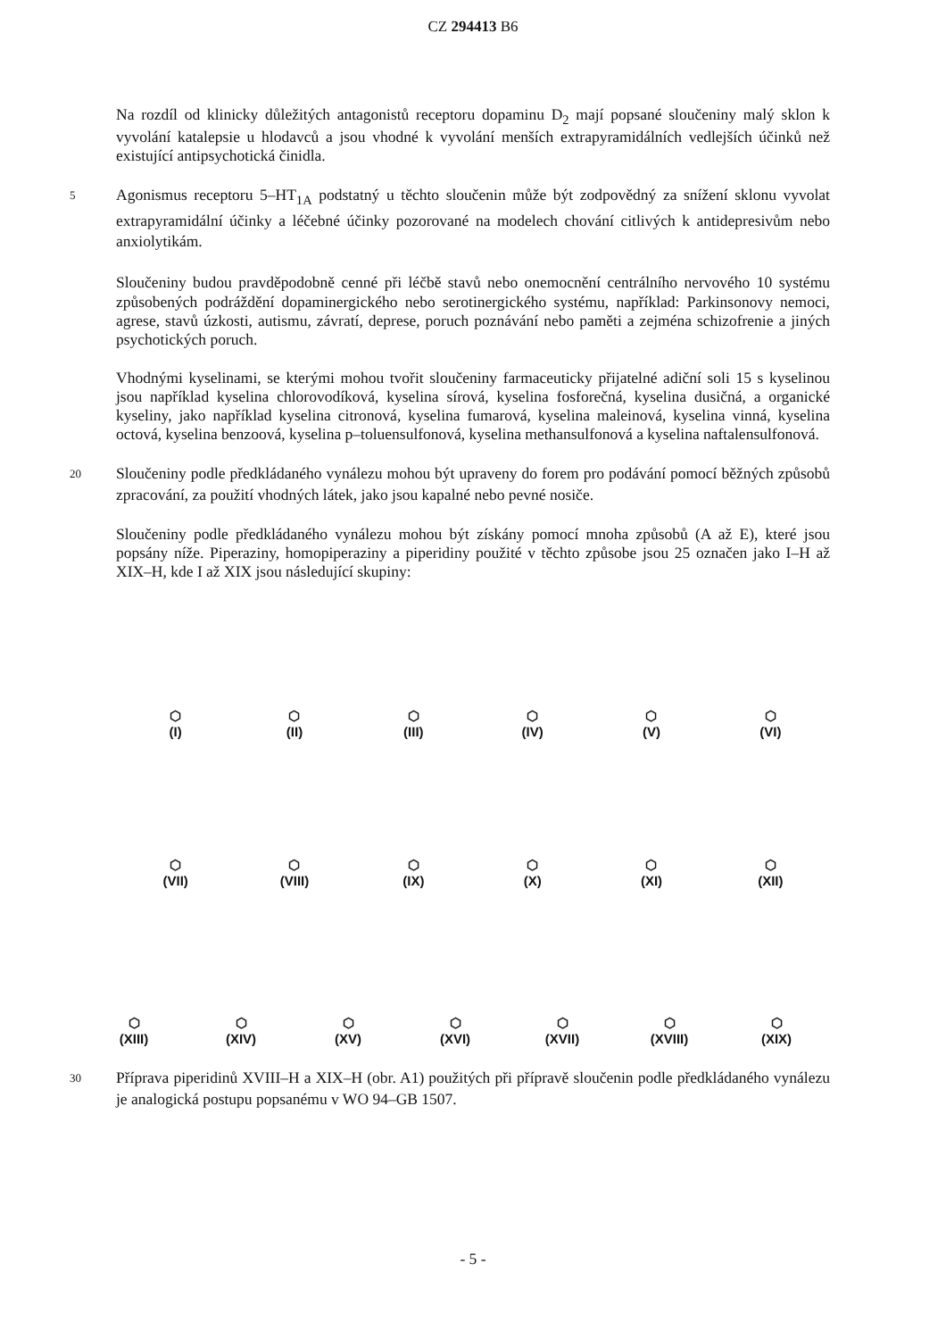CZ 294413 B6
Na rozdíl od klinicky důležitých antagonistů receptoru dopaminu D<sub>2</sub> mají popsané sloučeniny malý sklon k vyvolání katalepsie u hlodavců a jsou vhodné k vyvolání menších extrapyramidálních vedlejších účinků než existující antipsychotická činidla.
5 Agonismus receptoru 5–HT<sub>1A</sub> podstatný u těchto sloučenin může být zodpovědný za snížení sklonu vyvolat extrapyramidální účinky a léčebné účinky pozorované na modelech chování citlivých k antidepresivům nebo anxiolytikám.
Sloučeniny budou pravděpodobně cenné při léčbě stavů nebo onemocnění centrálního nervového 10 systému způsobených podráždění dopaminergického nebo serotinergického systému, například: Parkinsonovy nemoci, agrese, stavů úzkosti, autismu, závratí, deprese, poruch poznávání nebo paměti a zejména schizofrenie a jiných psychotických poruch.
Vhodnými kyselinami, se kterými mohou tvořit sloučeniny farmaceuticky přijatelné adiční soli 15 s kyselinou jsou například kyselina chlorovodíková, kyselina sírová, kyselina fosforečná, kyselina dusičná, a organické kyseliny, jako například kyselina citronová, kyselina fumarová, kyselina maleinová, kyselina vinná, kyselina octová, kyselina benzoová, kyselina p–toluensulfonová, kyselina methansulfonová a kyselina naftalensulfonová.
20 Sloučeniny podle předkládaného vynálezu mohou být upraveny do forem pro podávání pomocí běžných způsobů zpracování, za použití vhodných látek, jako jsou kapalné nebo pevné nosiče.
Sloučeniny podle předkládaného vynálezu mohou být získány pomocí mnoha způsobů (A až E), které jsou popsány níže. Piperaziny, homopiperaziny a piperidiny použité v těchto způsobe jsou 25 označen jako I–H až XIX–H, kde I až XIX jsou následující skupiny:
⬡
(I)
⬡
(II)
⬡
(III)
⬡
(IV)
⬡
(V)
⬡
(VI)
⬡
(VII)
⬡
(VIII)
⬡
(IX)
⬡
(X)
⬡
(XI)
⬡
(XII)
⬡
(XIII)
⬡
(XIV)
⬡
(XV)
⬡
(XVI)
⬡
(XVII)
⬡
(XVIII)
⬡
(XIX)
30 Příprava piperidinů XVIII–H a XIX–H (obr. A1) použitých při přípravě sloučenin podle předkládaného vynálezu je analogická postupu popsanému v WO 94–GB 1507.
- 5 -